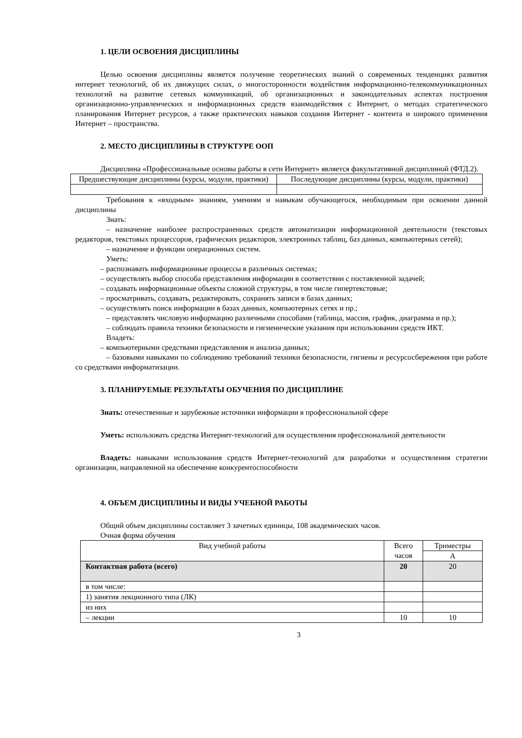1. ЦЕЛИ ОСВОЕНИЯ ДИСЦИПЛИНЫ
Целью освоения дисциплины является получение теоретических знаний о современных тенденциях развития интернет технологий, об их движущих силах, о многосторонности воздействия информационно-телекоммуникационных технологий на развитие сетевых коммуникаций, об организационных и законодательных аспектах построения организационно-управленческих и информационных средств взаимодействия с Интернет, о методах стратегического планирования Интернет ресурсов, а также практических навыков создания Интернет - контента и широкого применения Интернет – пространства.
2. МЕСТО ДИСЦИПЛИНЫ В СТРУКТУРЕ ООП
Дисциплина «Профессиональные основы работы в сети Интернет» является факультативной дисциплиной (ФТД.2).
| Предшествующие дисциплины (курсы, модули, практики) | Последующие дисциплины (курсы, модули, практики) |
| --- | --- |
Требования к «входным» знаниям, умениям и навыкам обучающегося, необходимым при освоении данной дисциплины
Знать:
– назначение наиболее распространенных средств автоматизации информационной деятельности (текстовых редакторов, текстовых процессоров, графических редакторов, электронных таблиц, баз данных, компьютерных сетей);
– назначение и функции операционных систем.
Уметь:
– распознавать информационные процессы в различных системах;
– осуществлять выбор способа представления информации в соответствии с поставленной задачей;
– создавать информационные объекты сложной структуры, в том числе гипертекстовые;
– просматривать, создавать, редактировать, сохранять записи в базах данных;
– осуществлять поиск информации в базах данных, компьютерных сетях и пр.;
– представлять числовую информацию различными способами (таблица, массив, график, диаграмма и пр.);
– соблюдать правила техники безопасности и гигиенические указания при использовании средств ИКТ.
Владеть:
– компьютерными средствами представления и анализа данных;
– базовыми навыками по соблюдению требований техники безопасности, гигиены и ресурсосбережения при работе со средствами информатизации.
3. ПЛАНИРУЕМЫЕ РЕЗУЛЬТАТЫ ОБУЧЕНИЯ ПО ДИСЦИПЛИНЕ
Знать: отечественные и зарубежные источники информации в профессиональной сфере
Уметь: использовать средства Интернет-технологий для осуществления профессиональной деятельности
Владеть: навыками использования средств Интернет-технологий для разработки и осуществления стратегии организации, направленной на обеспечение конкурентоспособности
4. ОБЪЕМ ДИСЦИПЛИНЫ И ВИДЫ УЧЕБНОЙ РАБОТЫ
Общий объем дисциплины составляет 3 зачетных единицы, 108 академических часов.
Очная форма обучения
| Вид учебной работы | Всего часов | Триместры |
| --- | --- | --- |
| | | А |
| Контактная работа (всего) | 20 | 20 |
| в том числе: | | |
| 1) занятия лекционного типа (ЛК) | | |
| из них | | |
| – лекции | 10 | 10 |
3